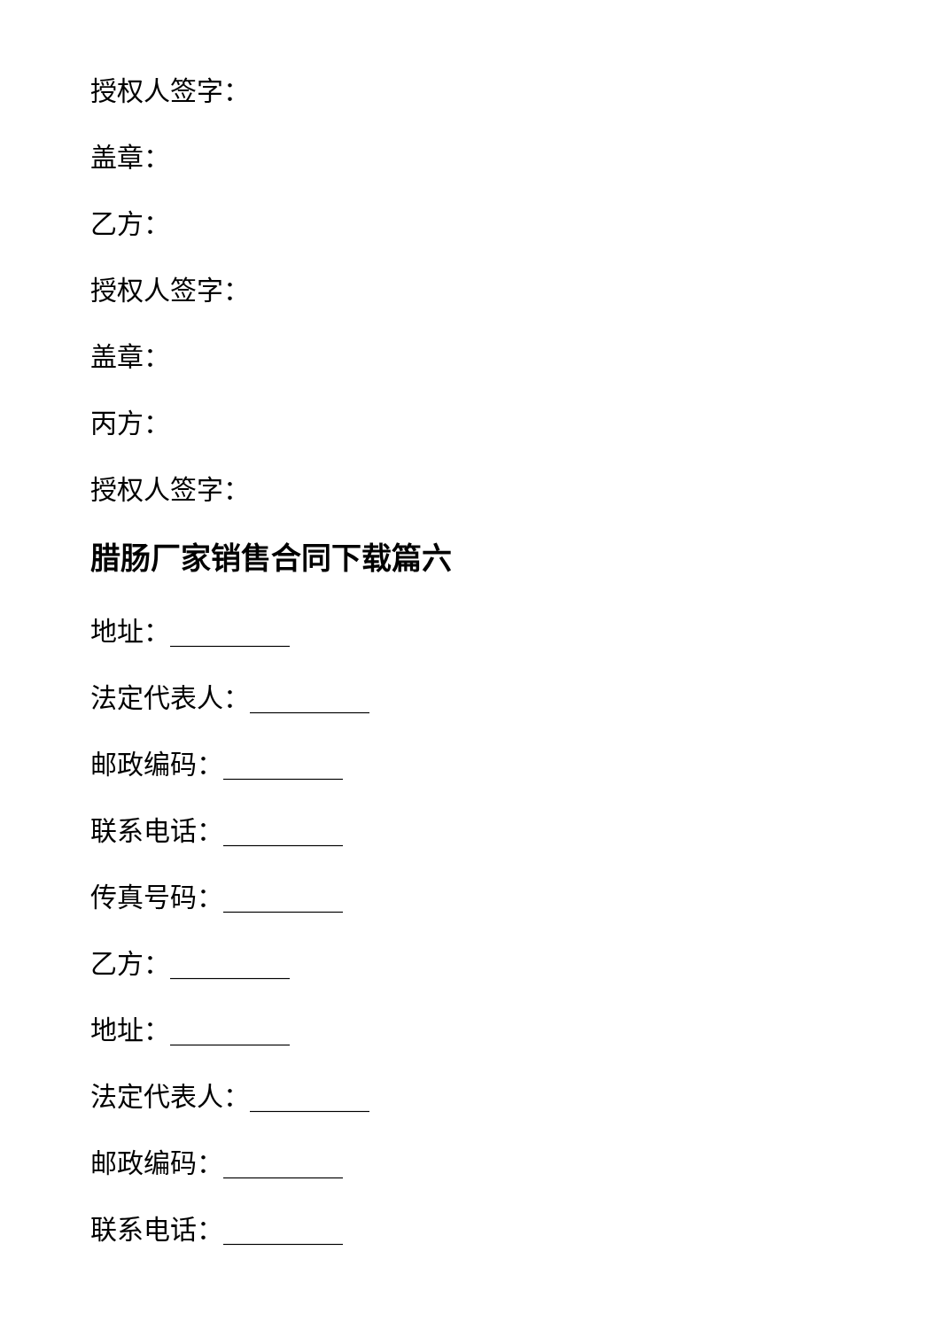授权人签字：
盖章：
乙方：
授权人签字：
盖章：
丙方：
授权人签字：
腊肠厂家销售合同下载篇六
地址：_________
法定代表人：_________
邮政编码：_________
联系电话：_________
传真号码：_________
乙方：_________
地址：_________
法定代表人：_________
邮政编码：_________
联系电话：_________